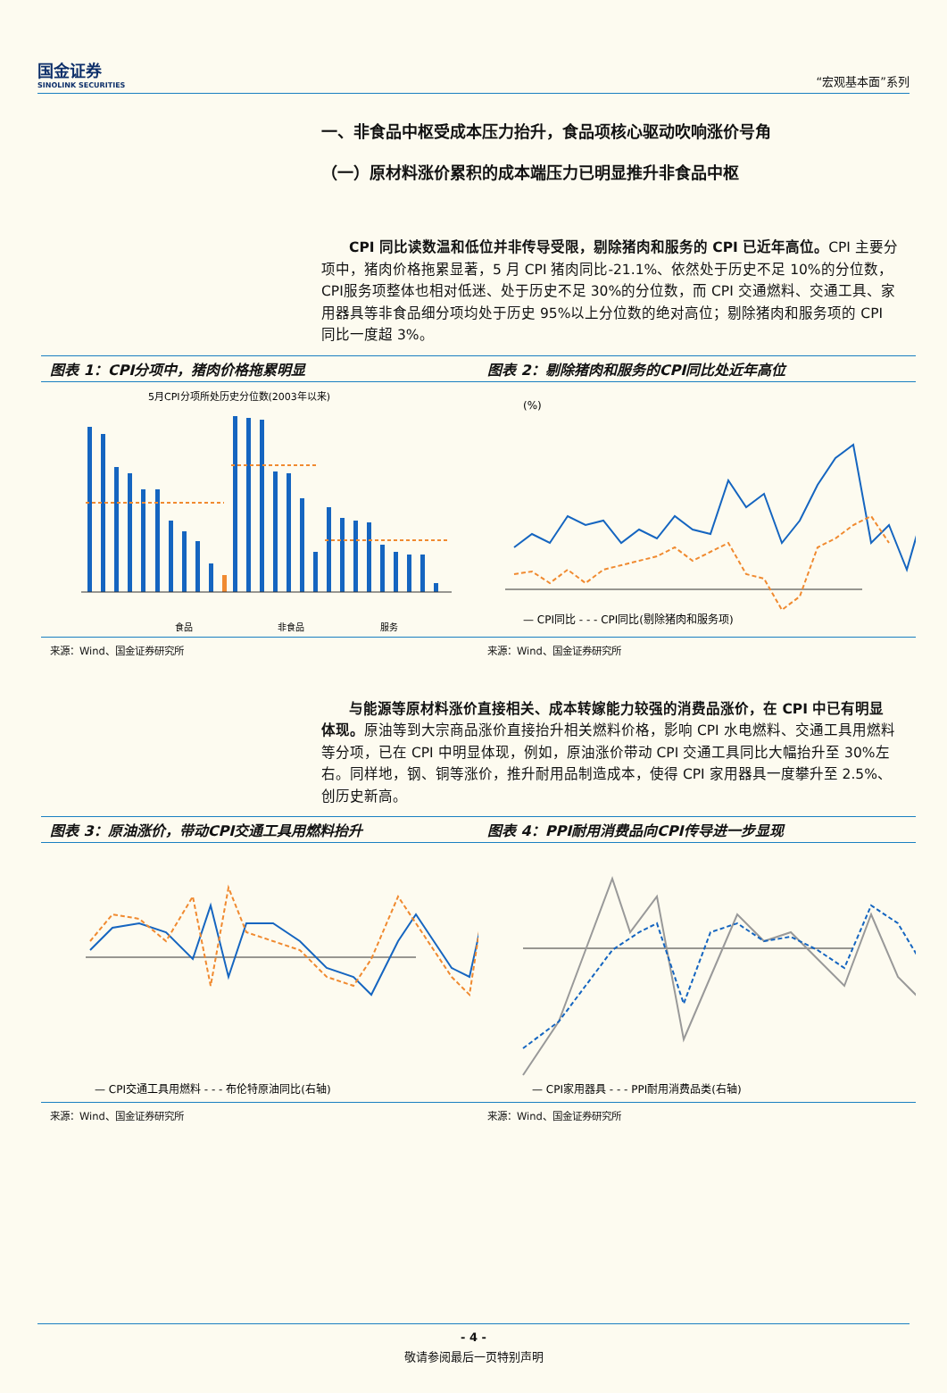国金证券
SINOLINK SECURITIES
“宏观基本面”系列
一、非食品中枢受成本压力抬升，食品项核心驱动吹响涨价号角
（一）原材料涨价累积的成本端压力已明显推升非食品中枢
CPI 同比读数温和低位并非传导受限，剔除猪肉和服务的 CPI 已近年高位。CPI 主要分项中，猪肉价格拖累显著，5 月 CPI 猪肉同比-21.1%、依然处于历史不足 10%的分位数，CPI服务项整体也相对低迷、处于历史不足 30%的分位数，而 CPI 交通燃料、交通工具、家用器具等非食品细分项均处于历史 95%以上分位数的绝对高位；剔除猪肉和服务项的 CPI 同比一度超 3%。
图表 1：CPI分项中，猪肉价格拖累明显
5月CPI分项所处历史分位数(2003年以来)
食品
非食品
服务
来源：Wind、国金证券研究所
图表 2：剔除猪肉和服务的CPI同比处近年高位
(%)
— CPI同比 - - - CPI同比(剔除猪肉和服务项)
来源：Wind、国金证券研究所
与能源等原材料涨价直接相关、成本转嫁能力较强的消费品涨价，在 CPI 中已有明显体现。原油等到大宗商品涨价直接抬升相关燃料价格，影响 CPI 水电燃料、交通工具用燃料等分项，已在 CPI 中明显体现，例如，原油涨价带动 CPI 交通工具同比大幅抬升至 30%左右。同样地，钢、铜等涨价，推升耐用品制造成本，使得 CPI 家用器具一度攀升至 2.5%、创历史新高。
图表 3：原油涨价，带动CPI交通工具用燃料抬升
— CPI交通工具用燃料 - - - 布伦特原油同比(右轴)
来源：Wind、国金证券研究所
图表 4：PPI耐用消费品向CPI传导进一步显现
— CPI家用器具 - - - PPI耐用消费品类(右轴)
来源：Wind、国金证券研究所
- 4 -
敬请参阅最后一页特别声明